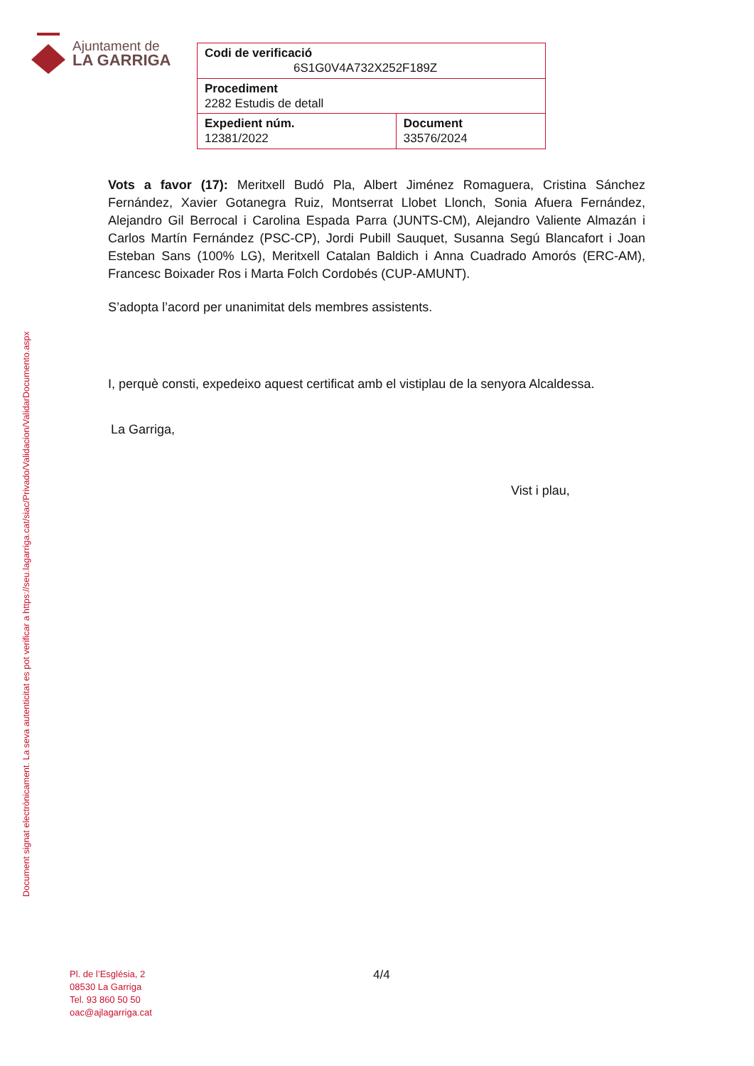Ajuntament de
LA GARRIGA
| Codi de verificació 6S1G0V4A732X252F189Z | |
| Procediment 2282 Estudis de detall | |
| Expedient núm. 12381/2022 | Document 33576/2024 |
Document signat electrònicament. La seva autenticitat es pot verificar a https://seu.lagarriga.cat/siac/Privado/Validacion/ValidarDocumento.aspx
Vots a favor (17): Meritxell Budó Pla, Albert Jiménez Romaguera, Cristina Sánchez Fernández, Xavier Gotanegra Ruiz, Montserrat Llobet Llonch, Sonia Afuera Fernández, Alejandro Gil Berrocal i Carolina Espada Parra (JUNTS-CM), Alejandro Valiente Almazán i Carlos Martín Fernández (PSC-CP), Jordi Pubill Sauquet, Susanna Segú Blancafort i Joan Esteban Sans (100% LG), Meritxell Catalan Baldich i Anna Cuadrado Amorós (ERC-AM), Francesc Boixader Ros i Marta Folch Cordobés (CUP-AMUNT).
S’adopta l’acord per unanimitat dels membres assistents.
I, perquè consti, expedeixo aquest certificat amb el vistiplau de la senyora Alcaldessa.
La Garriga,
Vist i plau,
Pl. de l’Església, 2
08530 La Garriga
Tel. 93 860 50 50
oac@ajlagarriga.cat
4/4